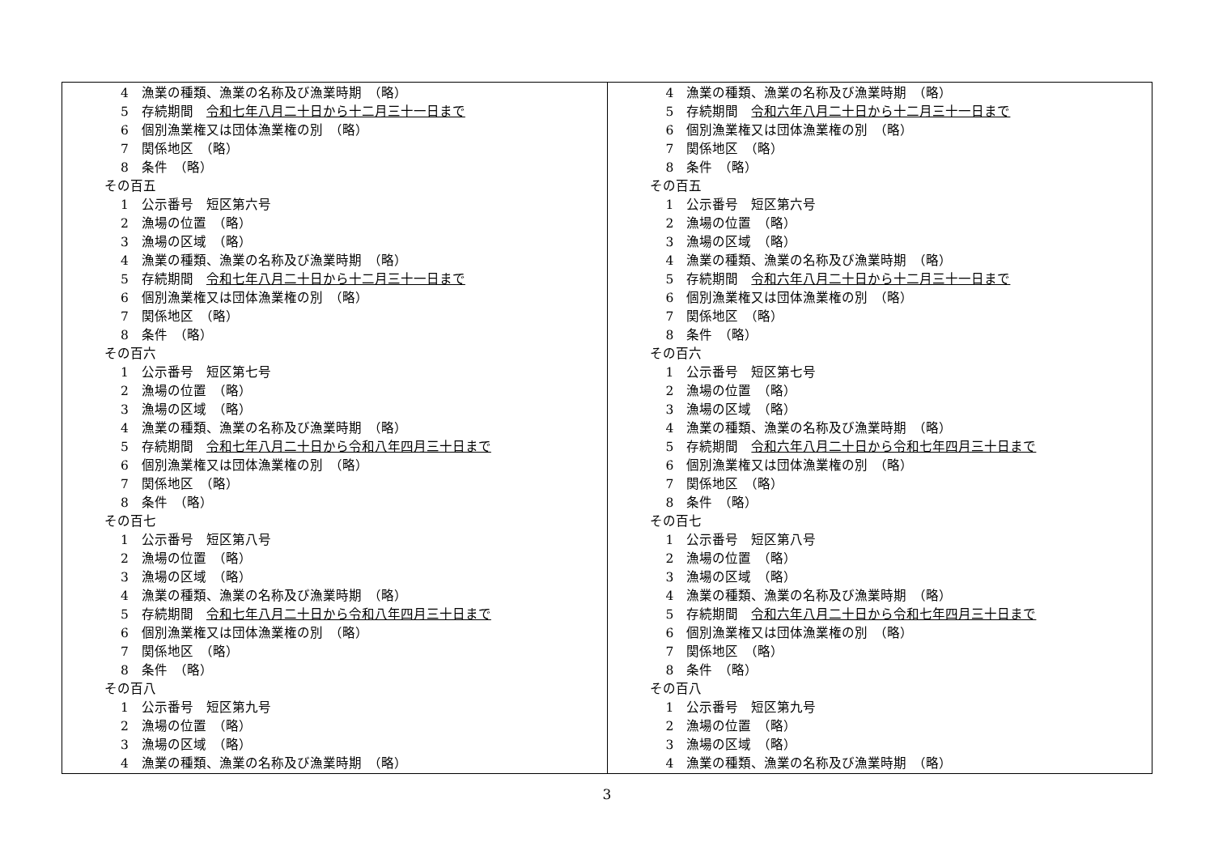| 4 漁業の種類、漁業の名称及び漁業時期 （略） 5 存続期間 令和七年八月二十日から十二月三十一日まで 6 個別漁業権又は団体漁業権の別 （略） 7 関係地区 （略） 8 条件 （略） その百五 1 公示番号 短区第六号 2 漁場の位置 （略） 3 漁場の区域 （略） 4 漁業の種類、漁業の名称及び漁業時期 （略） 5 存続期間 令和七年八月二十日から十二月三十一日まで 6 個別漁業権又は団体漁業権の別 （略） 7 関係地区 （略） 8 条件 （略） その百六 1 公示番号 短区第七号 2 漁場の位置 （略） 3 漁場の区域 （略） 4 漁業の種類、漁業の名称及び漁業時期 （略） 5 存続期間 令和七年八月二十日から令和八年四月三十日まで 6 個別漁業権又は団体漁業権の別 （略） 7 関係地区 （略） 8 条件 （略） その百七 1 公示番号 短区第八号 2 漁場の位置 （略） 3 漁場の区域 （略） 4 漁業の種類、漁業の名称及び漁業時期 （略） 5 存続期間 令和七年八月二十日から令和八年四月三十日まで 6 個別漁業権又は団体漁業権の別 （略） 7 関係地区 （略） 8 条件 （略） その百八 1 公示番号 短区第九号 2 漁場の位置 （略） 3 漁場の区域 （略） 4 漁業の種類、漁業の名称及び漁業時期 （略） | 4 漁業の種類、漁業の名称及び漁業時期 （略） 5 存続期間 令和六年八月二十日から十二月三十一日まで 6 個別漁業権又は団体漁業権の別 （略） 7 関係地区 （略） 8 条件 （略） その百五 1 公示番号 短区第六号 2 漁場の位置 （略） 3 漁場の区域 （略） 4 漁業の種類、漁業の名称及び漁業時期 （略） 5 存続期間 令和六年八月二十日から十二月三十一日まで 6 個別漁業権又は団体漁業権の別 （略） 7 関係地区 （略） 8 条件 （略） その百六 1 公示番号 短区第七号 2 漁場の位置 （略） 3 漁場の区域 （略） 4 漁業の種類、漁業の名称及び漁業時期 （略） 5 存続期間 令和六年八月二十日から令和七年四月三十日まで 6 個別漁業権又は団体漁業権の別 （略） 7 関係地区 （略） 8 条件 （略） その百七 1 公示番号 短区第八号 2 漁場の位置 （略） 3 漁場の区域 （略） 4 漁業の種類、漁業の名称及び漁業時期 （略） 5 存続期間 令和六年八月二十日から令和七年四月三十日まで 6 個別漁業権又は団体漁業権の別 （略） 7 関係地区 （略） 8 条件 （略） その百八 1 公示番号 短区第九号 2 漁場の位置 （略） 3 漁場の区域 （略） 4 漁業の種類、漁業の名称及び漁業時期 （略） |
3